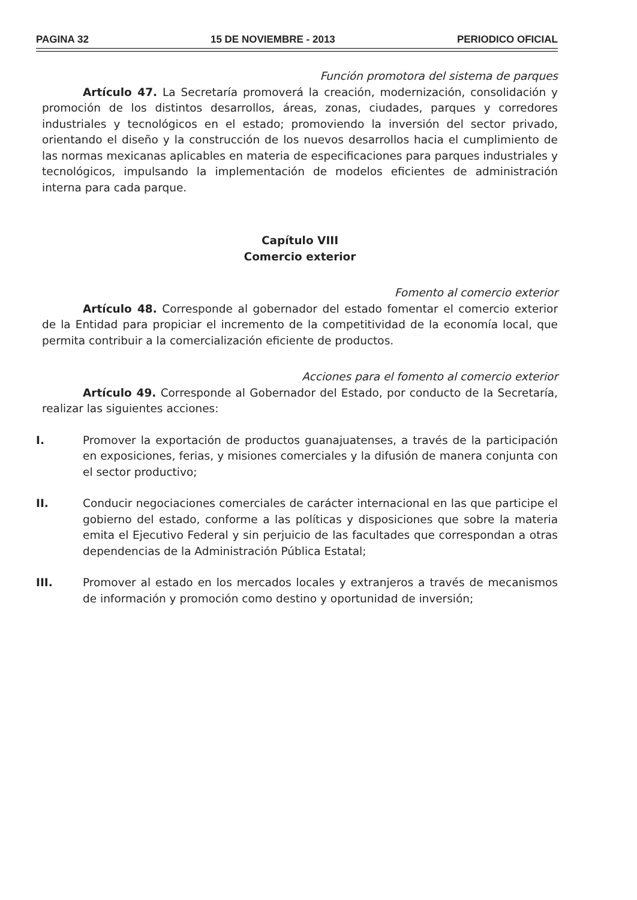PAGINA 32 15 DE NOVIEMBRE - 2013 PERIODICO OFICIAL
Función promotora del sistema de parques
Artículo 47. La Secretaría promoverá la creación, modernización, consolidación y promoción de los distintos desarrollos, áreas, zonas, ciudades, parques y corredores industriales y tecnológicos en el estado; promoviendo la inversión del sector privado, orientando el diseño y la construcción de los nuevos desarrollos hacia el cumplimiento de las normas mexicanas aplicables en materia de especificaciones para parques industriales y tecnológicos, impulsando la implementación de modelos eficientes de administración interna para cada parque.
Capítulo VIII
Comercio exterior
Fomento al comercio exterior
Artículo 48. Corresponde al gobernador del estado fomentar el comercio exterior de la Entidad para propiciar el incremento de la competitividad de la economía local, que permita contribuir a la comercialización eficiente de productos.
Acciones para el fomento al comercio exterior
Artículo 49. Corresponde al Gobernador del Estado, por conducto de la Secretaría, realizar las siguientes acciones:
I. Promover la exportación de productos guanajuatenses, a través de la participación en exposiciones, ferias, y misiones comerciales y la difusión de manera conjunta con el sector productivo;
II. Conducir negociaciones comerciales de carácter internacional en las que participe el gobierno del estado, conforme a las políticas y disposiciones que sobre la materia emita el Ejecutivo Federal y sin perjuicio de las facultades que correspondan a otras dependencias de la Administración Pública Estatal;
III. Promover al estado en los mercados locales y extranjeros a través de mecanismos de información y promoción como destino y oportunidad de inversión;